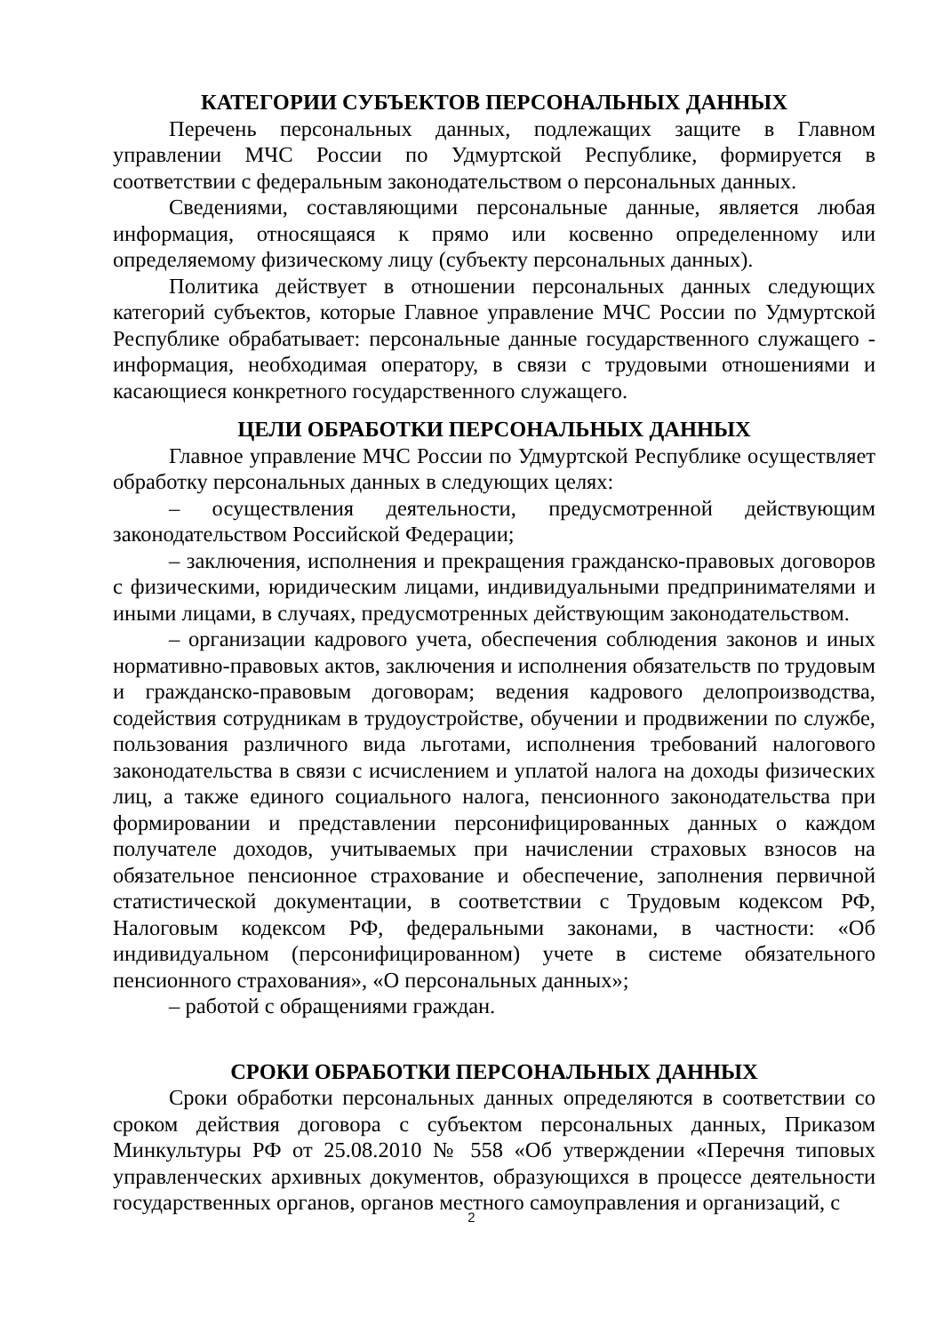КАТЕГОРИИ СУБЪЕКТОВ ПЕРСОНАЛЬНЫХ ДАННЫХ
Перечень персональных данных, подлежащих защите в Главном управлении МЧС России по Удмуртской Республике, формируется в соответствии с федеральным законодательством о персональных данных.
Сведениями, составляющими персональные данные, является любая информация, относящаяся к прямо или косвенно определенному или определяемому физическому лицу (субъекту персональных данных).
Политика действует в отношении персональных данных следующих категорий субъектов, которые Главное управление МЧС России по Удмуртской Республике обрабатывает: персональные данные государственного служащего - информация, необходимая оператору, в связи с трудовыми отношениями и касающиеся конкретного государственного служащего.
ЦЕЛИ ОБРАБОТКИ ПЕРСОНАЛЬНЫХ ДАННЫХ
Главное управление МЧС России по Удмуртской Республике осуществляет обработку персональных данных в следующих целях:
– осуществления деятельности, предусмотренной действующим законодательством Российской Федерации;
– заключения, исполнения и прекращения гражданско-правовых договоров с физическими, юридическим лицами, индивидуальными предпринимателями и иными лицами, в случаях, предусмотренных действующим законодательством.
– организации кадрового учета, обеспечения соблюдения законов и иных нормативно-правовых актов, заключения и исполнения обязательств по трудовым и гражданско-правовым договорам; ведения кадрового делопроизводства, содействия сотрудникам в трудоустройстве, обучении и продвижении по службе, пользования различного вида льготами, исполнения требований налогового законодательства в связи с исчислением и уплатой налога на доходы физических лиц, а также единого социального налога, пенсионного законодательства при формировании и представлении персонифицированных данных о каждом получателе доходов, учитываемых при начислении страховых взносов на обязательное пенсионное страхование и обеспечение, заполнения первичной статистической документации, в соответствии с Трудовым кодексом РФ, Налоговым кодексом РФ, федеральными законами, в частности: «Об индивидуальном (персонифицированном) учете в системе обязательного пенсионного страхования», «О персональных данных»;
– работой с обращениями граждан.
СРОКИ ОБРАБОТКИ ПЕРСОНАЛЬНЫХ ДАННЫХ
Сроки обработки персональных данных определяются в соответствии со сроком действия договора с субъектом персональных данных, Приказом Минкультуры РФ от 25.08.2010 № 558 «Об утверждении «Перечня типовых управленческих архивных документов, образующихся в процессе деятельности государственных органов, органов местного самоуправления и организаций, с
2